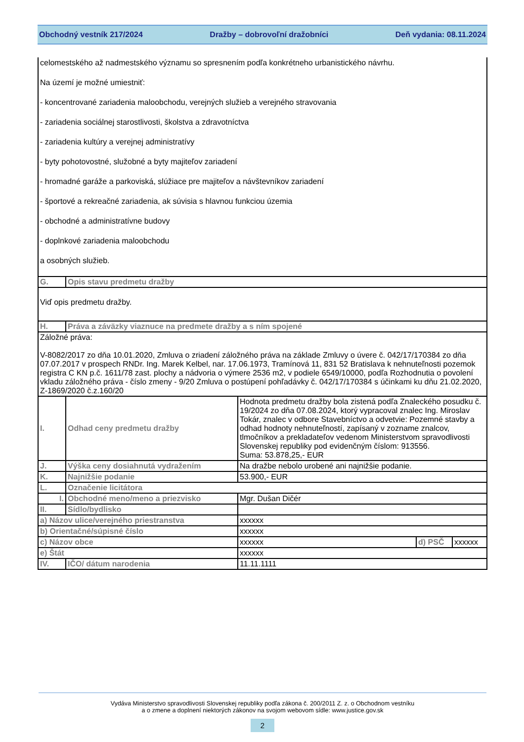Obchodný vestník 217/2024 Dražby – dobrovoľní dražobníci Deň vydania: 08.11.2024
| celomestského až nadmestského významu so spresnením podľa konkrétneho urbanistického návrhu. Na území je možné umiestniť: - koncentrované zariadenia maloobchodu, verejných služieb a verejného stravovania - zariadenia sociálnej starostlivosti, školstva a zdravotníctva - zariadenia kultúry a verejnej administratívy - byty pohotovostné, služobné a byty majiteľov zariadení - hromadné garáže a parkoviská, slúžiace pre majiteľov a návštevníkov zariadení - športové a rekreačné zariadenia, ak súvisia s hlavnou funkciou územia - obchodné a administratívne budovy - doplnkové zariadenia maloobchodu a osobných služieb. | | | | |
| G. | Opis stavu predmetu dražby | | | |
| Viď opis predmetu dražby. | | | | |
| H. | Práva a záväzky viaznuce na predmete dražby a s ním spojené | | | |
| Záložné práva: V-8082/2017 zo dňa 10.01.2020, Zmluva o zriadení záložného práva na základe Zmluvy o úvere č. 042/17/170384 zo dňa 07.07.2017 v prospech RNDr. Ing. Marek Kelbel, nar. 17.06.1973, Tramínová 11, 831 52 Bratislava k nehnuteľnosti pozemok registra C KN p.č. 1611/78 zast. plochy a nádvoria o výmere 2536 m2, v podiele 6549/10000, podľa Rozhodnutia o povolení vkladu záložného práva - číslo zmeny - 9/20 Zmluva o postúpení pohľadávky č. 042/17/170384 s účinkami ku dňu 21.02.2020, Z-1869/2020 č.z.160/20 | | | | |
| I. | Odhad ceny predmetu dražby | Hodnota predmetu dražby bola zistená podľa Znaleckého posudku č. 19/2024 zo dňa 07.08.2024, ktorý vypracoval znalec Ing. Miroslav Tokár, znalec v odbore Stavebníctvo a odvetvie: Pozemné stavby a odhad hodnoty nehnuteľností, zapísaný v zozname znalcov, tlmočníkov a prekladateľov vedenom Ministerstvom spravodlivosti Slovenskej republiky pod evidenčným číslom: 913556. Suma: 53.878,25,- EUR | | |
| J. | Výška ceny dosiahnutá vydražením | Na dražbe nebolo urobené ani najnižšie podanie. | | |
| K. | Najnižšie podanie | 53.900,- EUR | | |
| L. | Označenie licitátora | | | |
| I. | Obchodné meno/meno a priezvisko | Mgr. Dušan Dičér | | |
| II. | Sídlo/bydlisko | | | |
| a) Názov ulice/verejného priestranstva | | xxxxxx | | |
| b) Orientačné/súpisné číslo | | xxxxxx | | |
| c) Názov obce | | xxxxxx | d) PSČ | xxxxxx |
| e) Štát | | xxxxxx | | |
| IV. | IČO/ dátum narodenia | 11.11.1111 | | |
Vydáva Ministerstvo spravodlivosti Slovenskej republiky podľa zákona č. 200/2011 Z. z. o Obchodnom vestníku
a o zmene a doplnení niektorých zákonov na svojom webovom sídle: www.justice.gov.sk
2